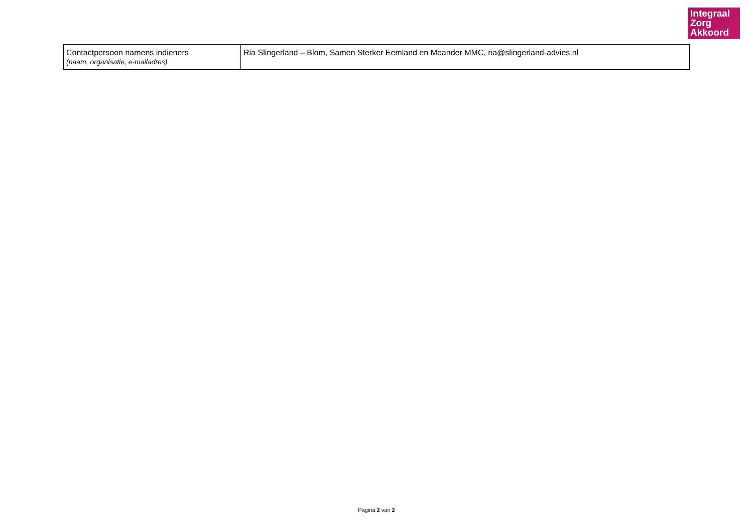Integraal
Zorg
Akkoord
| Contactpersoon namens indieners (naam, organisatie, e-mailadres) | Ria Slingerland – Blom, Samen Sterker Eemland en Meander MMC, ria@slingerland-advies.nl |
Pagina 2 van 2